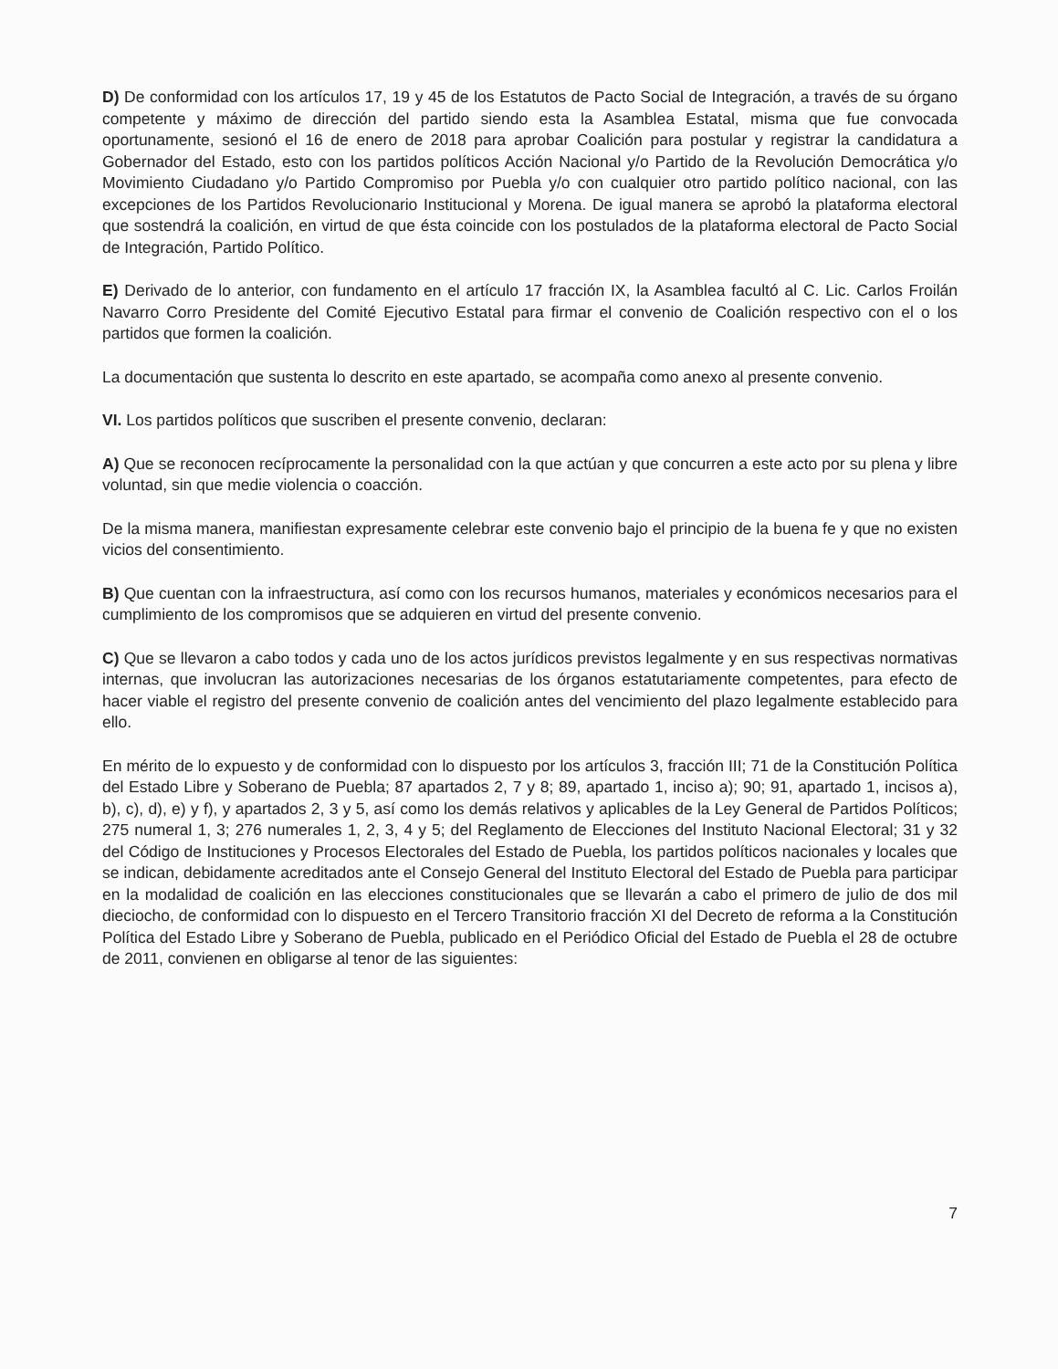D) De conformidad con los artículos 17, 19 y 45 de los Estatutos de Pacto Social de Integración, a través de su órgano competente y máximo de dirección del partido siendo esta la Asamblea Estatal, misma que fue convocada oportunamente, sesionó el 16 de enero de 2018 para aprobar Coalición para postular y registrar la candidatura a Gobernador del Estado, esto con los partidos políticos Acción Nacional y/o Partido de la Revolución Democrática y/o Movimiento Ciudadano y/o Partido Compromiso por Puebla y/o con cualquier otro partido político nacional, con las excepciones de los Partidos Revolucionario Institucional y Morena. De igual manera se aprobó la plataforma electoral que sostendrá la coalición, en virtud de que ésta coincide con los postulados de la plataforma electoral de Pacto Social de Integración, Partido Político.
E) Derivado de lo anterior, con fundamento en el artículo 17 fracción IX, la Asamblea facultó al C. Lic. Carlos Froilán Navarro Corro Presidente del Comité Ejecutivo Estatal para firmar el convenio de Coalición respectivo con el o los partidos que formen la coalición.
La documentación que sustenta lo descrito en este apartado, se acompaña como anexo al presente convenio.
VI. Los partidos políticos que suscriben el presente convenio, declaran:
A) Que se reconocen recíprocamente la personalidad con la que actúan y que concurren a este acto por su plena y libre voluntad, sin que medie violencia o coacción.
De la misma manera, manifiestan expresamente celebrar este convenio bajo el principio de la buena fe y que no existen vicios del consentimiento.
B) Que cuentan con la infraestructura, así como con los recursos humanos, materiales y económicos necesarios para el cumplimiento de los compromisos que se adquieren en virtud del presente convenio.
C) Que se llevaron a cabo todos y cada uno de los actos jurídicos previstos legalmente y en sus respectivas normativas internas, que involucran las autorizaciones necesarias de los órganos estatutariamente competentes, para efecto de hacer viable el registro del presente convenio de coalición antes del vencimiento del plazo legalmente establecido para ello.
En mérito de lo expuesto y de conformidad con lo dispuesto por los artículos 3, fracción III; 71 de la Constitución Política del Estado Libre y Soberano de Puebla; 87 apartados 2, 7 y 8; 89, apartado 1, inciso a); 90; 91, apartado 1, incisos a), b), c), d), e) y f), y apartados 2, 3 y 5, así como los demás relativos y aplicables de la Ley General de Partidos Políticos; 275 numeral 1, 3; 276 numerales 1, 2, 3, 4 y 5; del Reglamento de Elecciones del Instituto Nacional Electoral; 31 y 32 del Código de Instituciones y Procesos Electorales del Estado de Puebla, los partidos políticos nacionales y locales que se indican, debidamente acreditados ante el Consejo General del Instituto Electoral del Estado de Puebla para participar en la modalidad de coalición en las elecciones constitucionales que se llevarán a cabo el primero de julio de dos mil dieciocho, de conformidad con lo dispuesto en el Tercero Transitorio fracción XI del Decreto de reforma a la Constitución Política del Estado Libre y Soberano de Puebla, publicado en el Periódico Oficial del Estado de Puebla el 28 de octubre de 2011, convienen en obligarse al tenor de las siguientes:
7